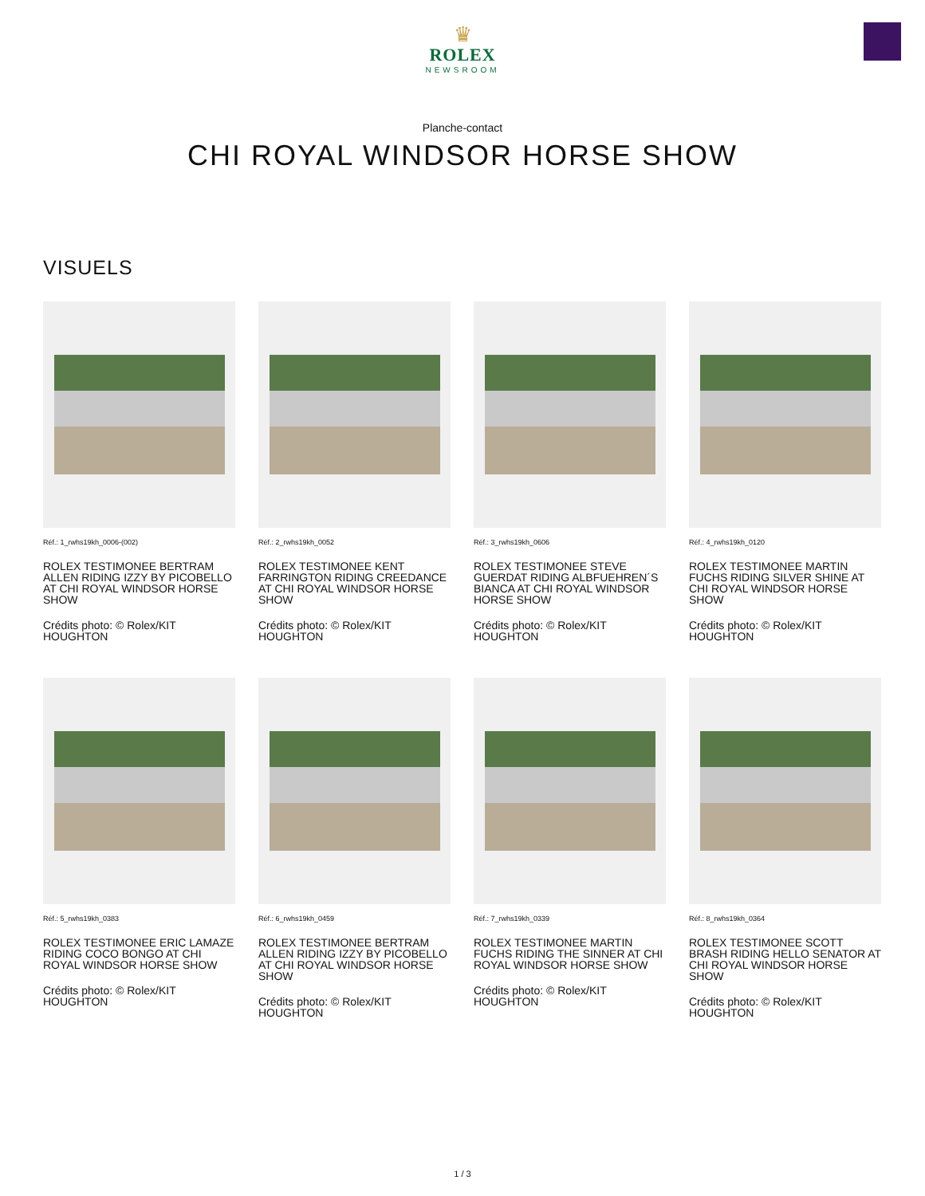♛
ROLEX
NEWSROOM
Planche-contact
CHI ROYAL WINDSOR HORSE SHOW
VISUELS
Réf.: 1_rwhs19kh_0006-(002)
ROLEX TESTIMONEE BERTRAM ALLEN RIDING IZZY BY PICOBELLO AT CHI ROYAL WINDSOR HORSE SHOW
Crédits photo: © Rolex/KIT HOUGHTON
Réf.: 2_rwhs19kh_0052
ROLEX TESTIMONEE KENT FARRINGTON RIDING CREEDANCE AT CHI ROYAL WINDSOR HORSE SHOW
Crédits photo: © Rolex/KIT HOUGHTON
Réf.: 3_rwhs19kh_0606
ROLEX TESTIMONEE STEVE GUERDAT RIDING ALBFUEHREN´S BIANCA AT CHI ROYAL WINDSOR HORSE SHOW
Crédits photo: © Rolex/KIT HOUGHTON
Réf.: 4_rwhs19kh_0120
ROLEX TESTIMONEE MARTIN FUCHS RIDING SILVER SHINE AT CHI ROYAL WINDSOR HORSE SHOW
Crédits photo: © Rolex/KIT HOUGHTON
Réf.: 5_rwhs19kh_0383
ROLEX TESTIMONEE ERIC LAMAZE RIDING COCO BONGO AT CHI ROYAL WINDSOR HORSE SHOW
Crédits photo: © Rolex/KIT HOUGHTON
Réf.: 6_rwhs19kh_0459
ROLEX TESTIMONEE BERTRAM ALLEN RIDING IZZY BY PICOBELLO AT CHI ROYAL WINDSOR HORSE SHOW
Crédits photo: © Rolex/KIT HOUGHTON
Réf.: 7_rwhs19kh_0339
ROLEX TESTIMONEE MARTIN FUCHS RIDING THE SINNER AT CHI ROYAL WINDSOR HORSE SHOW
Crédits photo: © Rolex/KIT HOUGHTON
Réf.: 8_rwhs19kh_0364
ROLEX TESTIMONEE SCOTT BRASH RIDING HELLO SENATOR AT CHI ROYAL WINDSOR HORSE SHOW
Crédits photo: © Rolex/KIT HOUGHTON
1 / 3